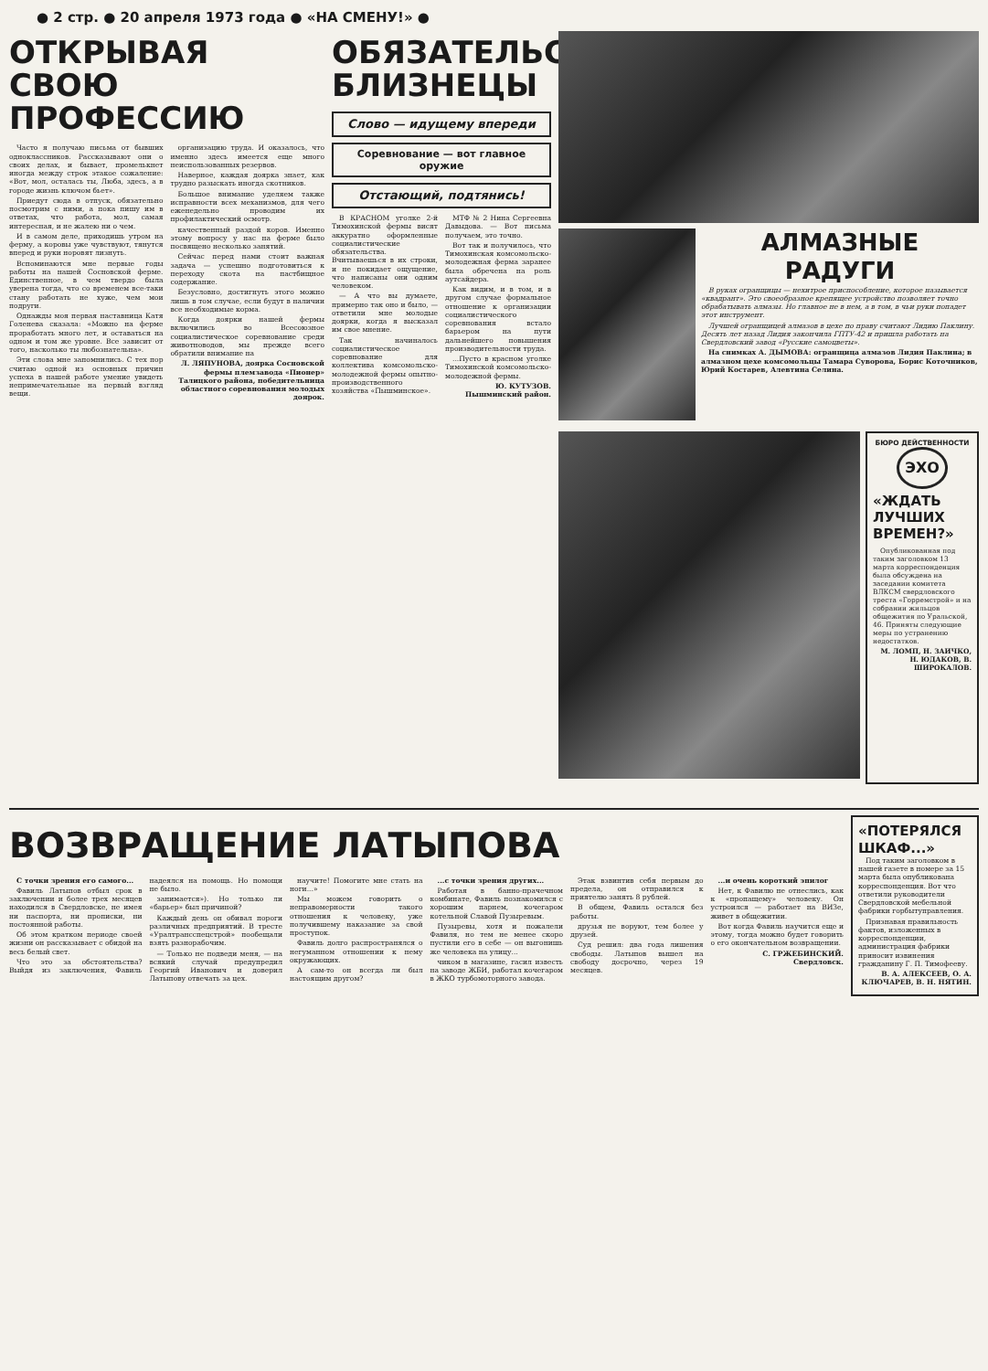● 2 стр. ● 20 апреля 1973 года ● «НА СМЕНУ!» ●
ОТКРЫВАЯ СВОЮ ПРОФЕССИЮ
Часто я получаю письма от бывших одноклассников. Рассказывают они о своих делах, и бывает, промелькнет иногда между строк этакое сожаление: «Вот, мол, осталась ты, Люба, здесь, а в городе жизнь ключом бьет».
Приедут сюда в отпуск, обязательно посмотрим с ними, а пока пишу им в ответах, что работа, мол, самая интересная, и не жалею ни о чем.
И в самом деле, приходишь утром на ферму, а коровы уже чувствуют, тянутся вперед и руки норовят лизнуть.
Вспоминаются мне первые годы работы на нашей Сосновской ферме. Единственное, в чем твердо была уверена тогда, что со временем все-таки стану работать не хуже, чем мои подруги.
Однажды моя первая наставница Катя Голенева сказала: «Можно на ферме проработать много лет, и оставаться на одном и том же уровне. Все зависит от того, насколько ты любознательна».
Эти слова мне запомнились. С тех пор считаю одной из основных причин успеха в нашей работе умение увидеть непримечательные на первый взгляд вещи.
организацию труда. И оказалось, что именно здесь имеется еще много неиспользованных резервов.
Наверное, каждая доярка знает, как трудно разыскать иногда скотников.
Большое внимание уделяем также исправности всех механизмов, для чего еженедельно проводим их профилактический осмотр.
качественный раздой коров. Именно этому вопросу у нас на ферме было посвящено несколько занятий.
Сейчас перед нами стоит важная задача — успешно подготовиться к переходу скота на пастбищное содержание.
Безусловно, достигнуть этого можно лишь в том случае, если будут в наличии все необходимые корма.
Когда доярки нашей фермы включились во Всесоюзное социалистическое соревнование среди животноводов, мы прежде всего обратили внимание на
Л. ЛЯПУНОВА, доярка Сосновской фермы племзавода «Пионер» Талицкого района, победительница областного соревнования молодых доярок.
ОБЯЗАТЕЛЬСТВА-БЛИЗНЕЦЫ
Слово — идущему впереди
Соревнование — вот главное оружие
Отстающий, подтянись!
В КРАСНОМ уголке 2-й Тимохинской фермы висят аккуратно оформленные социалистические обязательства. Вчитываешься в их строки, и не покидает ощущение, что написаны они одним человеком.
— А что вы думаете, примерно так оно и было, — ответили мне молодые доярки, когда я высказал им свое мнение.
Так начиналось социалистическое соревнование для коллектива комсомольско-молодежной фермы опытно-производственного хозяйства «Пышминское».
МТФ № 2 Нина Сергеевна Давыдова. — Вот письма получаем, это точно.
Вот так и получилось, что Тимохинская комсомольско-молодежная ферма заранее была обречена на роль аутсайдера.
Как видим, и в том, и в другом случае формальное отношение к организации социалистического соревнования встало барьером на пути дальнейшего повышения производительности труда.
...Пусто в красном уголке Тимохинской комсомольско-молодежной фермы.
Ю. КУТУЗОВ. Пышминский район.
АЛМАЗНЫЕ
РАДУГИ
В руках огранщицы — нехитрое приспособление, которое называется «квадрант». Это своеобразное крепящее устройство позволяет точно обрабатывать алмазы. Но главное не в нем, а в том, в чьи руки попадет этот инструмент.
Лучшей огранщицей алмазов в цехе по праву считают Лидию Паклину. Десять лет назад Лидия закончила ГПТУ-42 и пришла работать на Свердловский завод «Русские самоцветы».
На снимках А. ДЫМОВА: огранщица алмазов Лидия Паклина; в алмазном цехе комсомольцы Тамара Суворова, Борис Коточников, Юрий Костарев, Алевтина Селина.
БЮРО ДЕЙСТВЕННОСТИ
ЭХО
«ЖДАТЬ ЛУЧШИХ ВРЕМЕН?»
Опубликованная под таким заголовком 13 марта корреспонденция была обсуждена на заседании комитета ВЛКСМ свердловского треста «Горремстрой» и на собрании жильцов общежития по Уральской, 46. Приняты следующие меры по устранению недостатков.
М. ЛОМП, Н. ЗАИЧКО, Н. ЮДАКОВ, В. ШИРОКАЛОВ.
ВОЗВРАЩЕНИЕ ЛАТЫПОВА
С точки зрения его самого...
Фавиль Латыпов отбыл срок в заключении и более трех месяцев находился в Свердловске, не имея ни паспорта, ни прописки, ни постоянной работы.
Об этом кратком периоде своей жизни он рассказывает с обидой на весь белый свет.
Что это за обстоятельства? Выйдя из заключения, Фавиль надеялся на помощь. Но помощи не было.
занимается»). Но только ли «барьер» был причиной?
Каждый день он обивал пороги различных предприятий. В тресте «Уралтрансспецстрой» пообещали взять разнорабочим.
— Только не подведи меня, — на всякий случай предупредил Георгий Иванович и доверил Латыпову отвечать за цех.
научите! Помогите мне стать на ноги...»
Мы можем говорить о неправомерности такого отношения к человеку, уже получившему наказание за свой проступок.
Фавиль долго распространялся о негуманном отношении к нему окружающих.
А сам-то он всегда ли был настоящим другом?
...с точки зрения других...
Работая в банно-прачечном комбинате, Фавиль познакомился с хорошим парнем, кочегаром котельной Славой Пузыревым.
Пузыревы, хотя и пожалели Фавиля, но тем не менее скоро пустили его в себе — он выгонишь же человека на улицу...
чиком в магазине, гасил известь на заводе ЖБИ, работал кочегаром в ЖКО турбомоторного завода.
Этак взвинтив себя первым до предела, он отправился к приятелю занять 8 рублей.
В общем, Фавиль остался без работы.
друзья не воруют, тем более у друзей.
Суд решил: два года лишения свободы. Латыпов вышел на свободу досрочно, через 19 месяцев.
...и очень короткий эпилог
Нет, к Фавилю не отнеслись, как к «пропащему» человеку. Он устроился — работает на ВИЗе, живет в общежитии.
Вот когда Фавиль научится еще и этому, тогда можно будет говорить о его окончательном возвращении.
С. ГРЖЕБИНСКИЙ. Свердловск.
«ПОТЕРЯЛСЯ ШКАФ...»
Под таким заголовком в нашей газете в номере за 15 марта была опубликована корреспонденция. Вот что ответили руководители Свердловской мебельной фабрики горбытуправления.
Признавая правильность фактов, изложенных в корреспонденции, администрация фабрики приносит извинения гражданину Г. П. Тимофееву.
В. А. АЛЕКСЕЕВ, О. А. КЛЮЧАРЕВ, В. Н. НЯТИН.